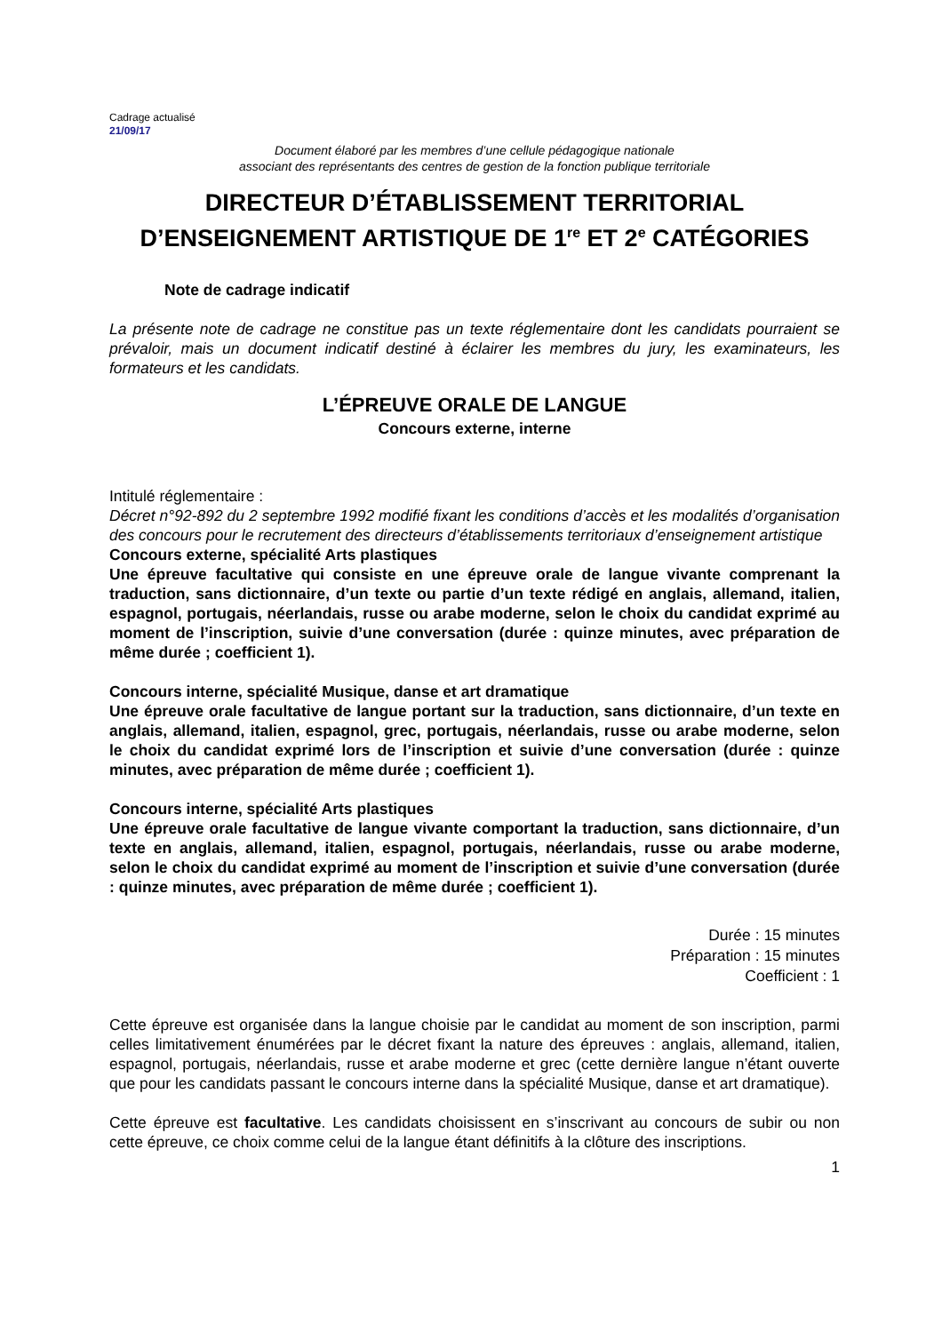Cadrage actualisé
21/09/17
Document élaboré par les membres d’une cellule pédagogique nationale
associant des représentants des centres de gestion de la fonction publique territoriale
DIRECTEUR D’ÉTABLISSEMENT TERRITORIAL
D’ENSEIGNEMENT ARTISTIQUE DE 1<sup>re</sup> ET 2<sup>e</sup> CATÉGORIES
Note de cadrage indicatif
La présente note de cadrage ne constitue pas un texte réglementaire dont les candidats pourraient se prévaloir, mais un document indicatif destiné à éclairer les membres du jury, les examinateurs, les formateurs et les candidats.
L’ÉPREUVE ORALE DE LANGUE
Concours externe, interne
Intitulé réglementaire :
Décret n°92-892 du 2 septembre 1992 modifié fixant les conditions d’accès et les modalités d’organisation des concours pour le recrutement des directeurs d’établissements territoriaux d’enseignement artistique
Concours externe, spécialité Arts plastiques
Une épreuve facultative qui consiste en une épreuve orale de langue vivante comprenant la traduction, sans dictionnaire, d’un texte ou partie d’un texte rédigé en anglais, allemand, italien, espagnol, portugais, néerlandais, russe ou arabe moderne, selon le choix du candidat exprimé au moment de l’inscription, suivie d’une conversation (durée : quinze minutes, avec préparation de même durée ; coefficient 1).
Concours interne, spécialité Musique, danse et art dramatique
Une épreuve orale facultative de langue portant sur la traduction, sans dictionnaire, d’un texte en anglais, allemand, italien, espagnol, grec, portugais, néerlandais, russe ou arabe moderne, selon le choix du candidat exprimé lors de l’inscription et suivie d’une conversation (durée : quinze minutes, avec préparation de même durée ; coefficient 1).
Concours interne, spécialité Arts plastiques
Une épreuve orale facultative de langue vivante comportant la traduction, sans dictionnaire, d’un texte en anglais, allemand, italien, espagnol, portugais, néerlandais, russe ou arabe moderne, selon le choix du candidat exprimé au moment de l’inscription et suivie d’une conversation (durée : quinze minutes, avec préparation de même durée ; coefficient 1).
Durée : 15 minutes
Préparation : 15 minutes
Coefficient : 1
Cette épreuve est organisée dans la langue choisie par le candidat au moment de son inscription, parmi celles limitativement énumérées par le décret fixant la nature des épreuves : anglais, allemand, italien, espagnol, portugais, néerlandais, russe et arabe moderne et grec (cette dernière langue n’étant ouverte que pour les candidats passant le concours interne dans la spécialité Musique, danse et art dramatique).
Cette épreuve est facultative. Les candidats choisissent en s’inscrivant au concours de subir ou non cette épreuve, ce choix comme celui de la langue étant définitifs à la clôture des inscriptions.
1